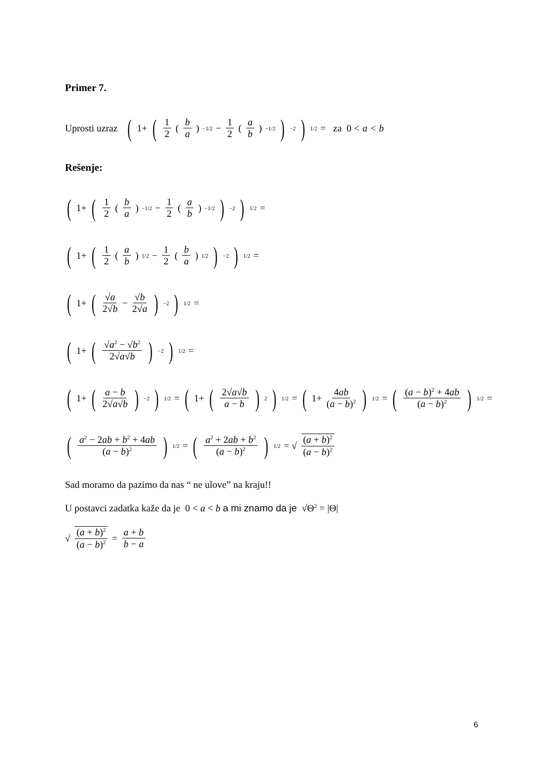Primer 7.
Uprosti uzraz (1+ (1 2 (b a)<sup>−1/2</sup> − 1 2 (a b)<sup>−1/2</sup>)<sup>−2</sup>)<sup>1/2</sup> = za 0 < a < b
Rešenje:
(1+ (1 2 (b a)<sup>−1/2</sup> − 1 2 (a b)<sup>−1/2</sup>)<sup>−2</sup>)<sup>1/2</sup> =
(1+ (1 2 (a b)<sup>1/2</sup> − 1 2 (b a)<sup>1/2</sup>)<sup>−2</sup>)<sup>1/2</sup> =
(1+ (√a 2√b − √b 2√a)<sup>−2</sup>)<sup>1/2</sup> =
(1+ (√a<sup>2</sup> − √b<sup>2</sup> 2√a√b)<sup>−2</sup>)<sup>1/2</sup> =
(1+ (a − b 2√a√b)<sup>−2</sup>)<sup>1/2</sup> = (1+ (2√a√b a − b)<sup>2</sup>)<sup>1/2</sup> = (1+ 4ab (a − b)<sup>2</sup>)<sup>1/2</sup> = ((a − b)<sup>2</sup> + 4ab (a − b)<sup>2</sup>)<sup>1/2</sup> =
(a<sup>2</sup> − 2ab + b<sup>2</sup> + 4ab (a − b)<sup>2</sup>)<sup>1/2</sup> = (a<sup>2</sup> + 2ab + b<sup>2</sup> (a − b)<sup>2</sup>)<sup>1/2</sup> = √ (a + b)<sup>2</sup> (a − b)<sup>2</sup>
Sad moramo da pazimo da nas “ ne ulove” na kraju!!
U postavci zadatka kaže da je 0 < a < b a mi znamo da je √Θ<sup>2</sup> = |Θ|
√ (a + b)<sup>2</sup> (a − b)<sup>2</sup> = a + b b − a
6